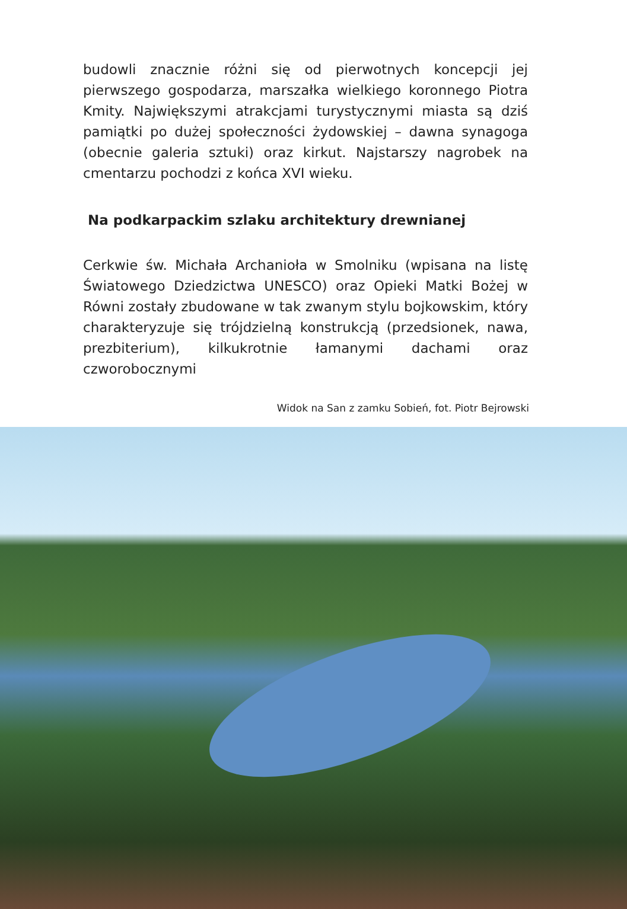budowli znacznie różni się od pierwotnych koncepcji jej pierwszego gospodarza, marszałka wielkiego koronnego Piotra Kmity. Największymi atrakcjami turystycznymi miasta są dziś pamiątki po dużej społeczności żydowskiej – dawna synagoga (obecnie galeria sztuki) oraz kirkut. Najstarszy nagrobek na cmentarzu pochodzi z końca XVI wieku.
Na podkarpackim szlaku architektury drewnianej
Cerkwie św. Michała Archanioła w Smolniku (wpisana na listę Światowego Dziedzictwa UNESCO) oraz Opieki Matki Bożej w Równi zostały zbudowane w tak zwanym stylu bojkowskim, który charakteryzuje się trójdzielną konstrukcją (przedsionek, nawa, prezbiterium), kilkukrotnie łamanymi dachami oraz czworobocznymi
Widok na San z zamku Sobień, fot. Piotr Bejrowski